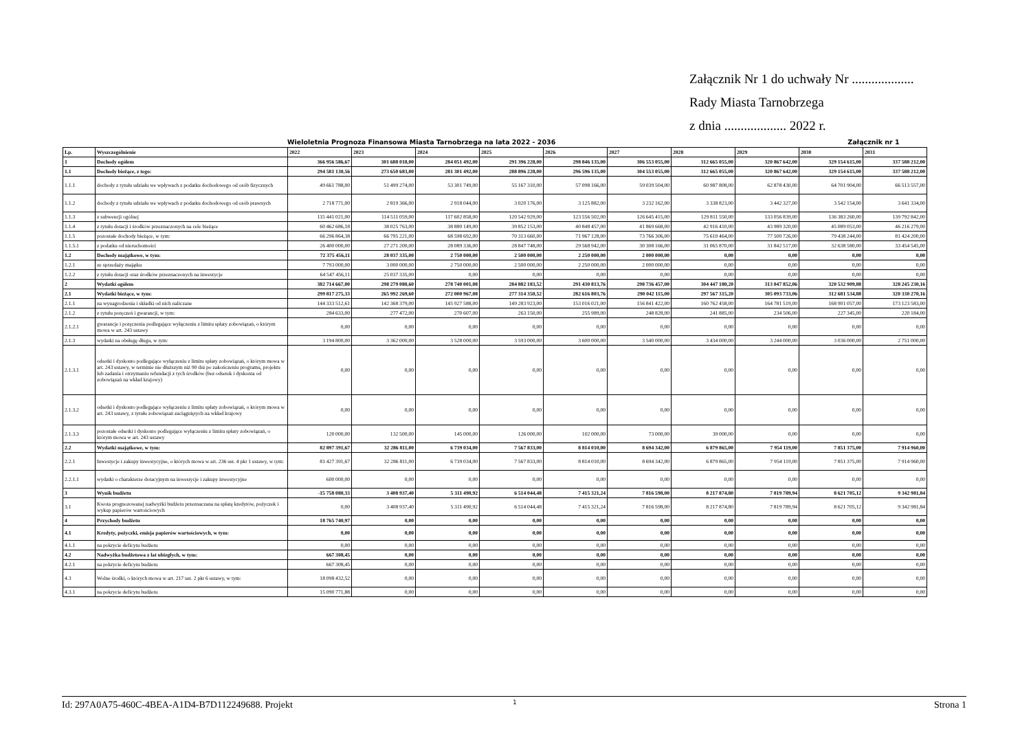Załącznik Nr 1 do uchwały Nr ...................
Rady Miasta Tarnobrzega
z dnia ................... 2022 r.
Wieloletnia Prognoza Finansowa Miasta Tarnobrzega na lata 2022 - 2036 Załącznik nr 1
| Lp. | Wyszczególnienie | 2022 | 2023 | 2024 | 2025 | 2026 | 2027 | 2028 | 2029 | 2030 | 2031 |
| --- | --- | --- | --- | --- | --- | --- | --- | --- | --- | --- | --- |
| 1 | Dochody ogółem | 366 956 586,67 | 301 688 018,00 | 284 051 492,00 | 291 396 228,00 | 298 846 135,00 | 306 553 055,00 | 312 665 055,00 | 320 867 642,00 | 329 154 615,00 | 337 588 212,00 |
| 1.1 | Dochody bieżące, z tego: | 294 581 130,56 | 273 650 683,00 | 281 301 492,00 | 288 896 228,00 | 296 596 135,00 | 304 553 055,00 | 312 665 055,00 | 320 867 642,00 | 329 154 615,00 | 337 588 212,00 |
| 1.1.1 | dochody z tytułu udziału we wpływach z podatku dochodowego od osób fizycznych | 49 661 788,00 | 51 499 274,00 | 53 301 749,00 | 55 167 310,00 | 57 098 166,00 | 59 039 504,00 | 60 987 808,00 | 62 878 430,00 | 64 701 904,00 | 66 513 557,00 |
| 1.1.2 | dochody z tytułu udziału we wpływach z podatku dochodowego od osób prawnych | 2 718 771,00 | 2 819 366,00 | 2 918 044,00 | 3 020 176,00 | 3 125 882,00 | 3 232 162,00 | 3 338 823,00 | 3 442 327,00 | 3 542 154,00 | 3 641 334,00 |
| 1.1.3 | z subwencji ogólnej | 115 441 021,00 | 114 511 059,00 | 117 602 858,00 | 120 542 929,00 | 123 556 502,00 | 126 645 415,00 | 129 811 550,00 | 133 056 839,00 | 136 383 260,00 | 139 792 842,00 |
| 1.1.4 | z tytułu dotacji i środków przeznaczonych na cele bieżące | 60 462 686,18 | 38 025 763,00 | 38 880 149,00 | 39 852 153,00 | 40 848 457,00 | 41 869 668,00 | 42 916 410,00 | 43 989 320,00 | 45 089 053,00 | 46 216 279,00 |
| 1.1.5 | pozostałe dochody bieżące, w tym: | 66 296 864,38 | 66 795 221,00 | 68 598 692,00 | 70 313 660,00 | 71 967 128,00 | 73 766 306,00 | 75 610 464,00 | 77 500 726,00 | 79 438 244,00 | 81 424 200,00 |
| 1.1.5.1 | z podatku od nieruchomości | 26 400 000,00 | 27 271 200,00 | 28 089 336,00 | 28 847 748,00 | 29 568 942,00 | 30 308 166,00 | 31 065 870,00 | 31 842 517,00 | 32 638 580,00 | 33 454 545,00 |
| 1.2 | Dochody majątkowe, w tym: | 72 375 456,11 | 28 037 335,00 | 2 750 000,00 | 2 500 000,00 | 2 250 000,00 | 2 000 000,00 | 0,00 | 0,00 | 0,00 | 0,00 |
| 1.2.1 | ze sprzedaży majątku | 7 793 000,00 | 3 000 000,00 | 2 750 000,00 | 2 500 000,00 | 2 250 000,00 | 2 000 000,00 | 0,00 | 0,00 | 0,00 | 0,00 |
| 1.2.2 | z tytułu dotacji oraz środków przeznaczonych na inwestycje | 64 547 456,11 | 25 037 335,00 | 0,00 | 0,00 | 0,00 | 0,00 | 0,00 | 0,00 | 0,00 | 0,00 |
| 2 | Wydatki ogółem | 382 714 667,00 | 298 279 080,60 | 278 740 001,08 | 284 882 183,52 | 291 430 813,76 | 298 736 457,00 | 304 447 180,20 | 313 047 852,06 | 320 532 909,88 | 328 245 230,16 |
| 2.1 | Wydatki bieżące, w tym: | 299 817 275,33 | 265 992 269,60 | 272 000 967,08 | 277 314 350,52 | 282 616 803,76 | 290 042 115,00 | 297 567 315,20 | 305 093 733,06 | 312 681 534,88 | 320 330 270,16 |
| 2.1.1 | na wynagrodzenia i składki od nich naliczane | 144 333 512,61 | 142 368 379,00 | 145 927 588,00 | 149 283 923,00 | 153 016 021,00 | 156 841 422,00 | 160 762 458,00 | 164 781 519,00 | 168 901 057,00 | 173 123 583,00 |
| 2.1.2 | z tytułu poręczeń i gwarancji, w tym: | 284 633,00 | 277 472,00 | 270 607,00 | 263 150,00 | 255 989,00 | 248 828,00 | 241 885,00 | 234 506,00 | 227 345,00 | 220 184,00 |
| 2.1.2.1 | gwarancje i poręczenia podlegające wyłączeniu z limitu spłaty zobowiązań, o którym mowa w art. 243 ustawy | 0,00 | 0,00 | 0,00 | 0,00 | 0,00 | 0,00 | 0,00 | 0,00 | 0,00 | 0,00 |
| 2.1.3 | wydatki na obsługę długu, w tym: | 3 194 800,00 | 3 362 000,00 | 3 528 000,00 | 3 593 000,00 | 3 600 000,00 | 3 540 000,00 | 3 434 000,00 | 3 244 000,00 | 3 036 000,00 | 2 751 000,00 |
| 2.1.3.1 | odsetki i dyskonto podlegające wyłączeniu z limitu spłaty zobowiązań, o którym mowa w art. 243 ustawy, w terminie nie dłuższym niż 90 dni po zakończeniu programu, projektu lub zadania i otrzymaniu refundacji z tych środków (bez odsetek i dyskonta od zobowiązań na wkład krajowy) | 0,00 | 0,00 | 0,00 | 0,00 | 0,00 | 0,00 | 0,00 | 0,00 | 0,00 | 0,00 |
| 2.1.3.2 | odsetki i dyskonto podlegające wyłączeniu z limitu spłaty zobowiązań, o którym mowa w art. 243 ustawy, z tytułu zobowiązań zaciągniętych na wkład krajowy | 0,00 | 0,00 | 0,00 | 0,00 | 0,00 | 0,00 | 0,00 | 0,00 | 0,00 | 0,00 |
| 2.1.3.3 | pozostałe odsetki i dyskonto podlegające wyłączeniu z limitu spłaty zobowiązań, o którym mowa w art. 243 ustawy | 120 000,00 | 132 500,00 | 145 000,00 | 126 000,00 | 102 000,00 | 73 000,00 | 39 000,00 | 0,00 | 0,00 | 0,00 |
| 2.2 | Wydatki majątkowe, w tym: | 82 897 391,67 | 32 286 811,00 | 6 739 034,00 | 7 567 833,00 | 8 814 010,00 | 8 694 342,00 | 6 879 865,00 | 7 954 119,00 | 7 851 375,00 | 7 914 960,00 |
| 2.2.1 | Inwestycje i zakupy inwestycyjne, o których mowa w art. 236 ust. 4 pkt 1 ustawy, w tym: | 81 427 391,67 | 32 286 811,00 | 6 739 034,00 | 7 567 833,00 | 8 814 010,00 | 8 694 342,00 | 6 879 865,00 | 7 954 119,00 | 7 851 375,00 | 7 914 960,00 |
| 2.2.1.1 | wydatki o charakterze dotacyjnym na inwestycje i zakupy inwestycyjne | 600 000,00 | 0,00 | 0,00 | 0,00 | 0,00 | 0,00 | 0,00 | 0,00 | 0,00 | 0,00 |
| 3 | Wynik budżetu | -15 758 080,33 | 3 408 937,40 | 5 311 490,92 | 6 514 044,48 | 7 415 321,24 | 7 816 598,00 | 8 217 874,80 | 7 819 789,94 | 8 621 705,12 | 9 342 981,84 |
| 3.1 | Kwota prognozowanej nadwyżki budżetu przeznaczana na spłatę kredytów, pożyczek i wykup papierów wartościowych | 0,00 | 3 408 937,40 | 5 311 490,92 | 6 514 044,48 | 7 415 321,24 | 7 816 598,00 | 8 217 874,80 | 7 819 789,94 | 8 621 705,12 | 9 342 981,84 |
| 4 | Przychody budżetu | 18 765 740,97 | 0,00 | 0,00 | 0,00 | 0,00 | 0,00 | 0,00 | 0,00 | 0,00 | 0,00 |
| 4.1 | Kredyty, pożyczki, emisja papierów wartościowych, w tym: | 0,00 | 0,00 | 0,00 | 0,00 | 0,00 | 0,00 | 0,00 | 0,00 | 0,00 | 0,00 |
| 4.1.1 | na pokrycie deficytu budżetu | 0,00 | 0,00 | 0,00 | 0,00 | 0,00 | 0,00 | 0,00 | 0,00 | 0,00 | 0,00 |
| 4.2 | Nadwyżka budżetowa z lat ubiegłych, w tym: | 667 308,45 | 0,00 | 0,00 | 0,00 | 0,00 | 0,00 | 0,00 | 0,00 | 0,00 | 0,00 |
| 4.2.1 | na pokrycie deficytu budżetu | 667 308,45 | 0,00 | 0,00 | 0,00 | 0,00 | 0,00 | 0,00 | 0,00 | 0,00 | 0,00 |
| 4.3 | Wolne środki, o których mowa w art. 217 ust. 2 pkt 6 ustawy, w tym: | 18 098 432,52 | 0,00 | 0,00 | 0,00 | 0,00 | 0,00 | 0,00 | 0,00 | 0,00 | 0,00 |
| 4.3.1 | na pokrycie deficytu budżetu | 15 090 771,88 | 0,00 | 0,00 | 0,00 | 0,00 | 0,00 | 0,00 | 0,00 | 0,00 | 0,00 |
1
Id: 297A0A75-460C-4BEA-A1D4-B7D112249688. Projekt Strona 1